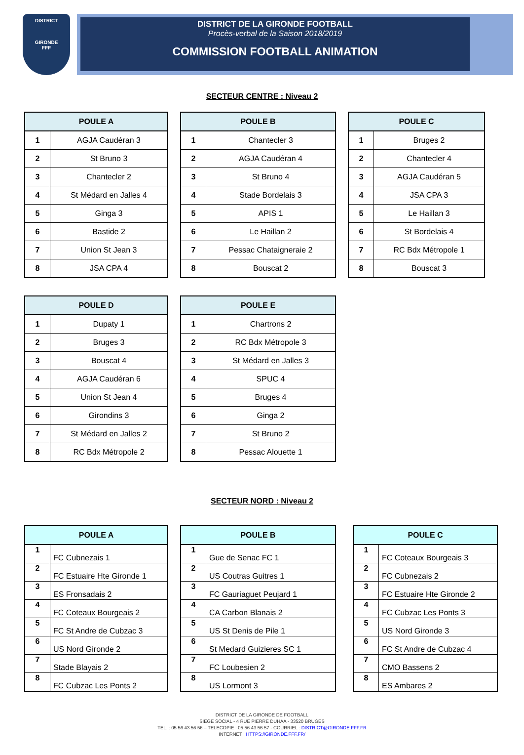DISTRICT
GIRONDE
FFF
DISTRICT DE LA GIRONDE FOOTBALL
Procès-verbal de la Saison 2018/2019
COMMISSION FOOTBALL ANIMATION
SECTEUR CENTRE : Niveau 2
| POULE A | |
| --- | --- |
| 1 | AGJA Caudéran 3 |
| 2 | St Bruno 3 |
| 3 | Chantecler 2 |
| 4 | St Médard en Jalles 4 |
| 5 | Ginga 3 |
| 6 | Bastide 2 |
| 7 | Union St Jean 3 |
| 8 | JSA CPA 4 |
| POULE B | |
| --- | --- |
| 1 | Chantecler 3 |
| 2 | AGJA Caudéran 4 |
| 3 | St Bruno 4 |
| 4 | Stade Bordelais 3 |
| 5 | APIS 1 |
| 6 | Le Haillan 2 |
| 7 | Pessac Chataigneraie 2 |
| 8 | Bouscat 2 |
| POULE C | |
| --- | --- |
| 1 | Bruges 2 |
| 2 | Chantecler 4 |
| 3 | AGJA Caudéran 5 |
| 4 | JSA CPA 3 |
| 5 | Le Haillan 3 |
| 6 | St Bordelais 4 |
| 7 | RC Bdx Métropole 1 |
| 8 | Bouscat 3 |
| POULE D | |
| --- | --- |
| 1 | Dupaty 1 |
| 2 | Bruges 3 |
| 3 | Bouscat 4 |
| 4 | AGJA Caudéran 6 |
| 5 | Union St Jean 4 |
| 6 | Girondins 3 |
| 7 | St Médard en Jalles 2 |
| 8 | RC Bdx Métropole 2 |
| POULE E | |
| --- | --- |
| 1 | Chartrons 2 |
| 2 | RC Bdx Métropole 3 |
| 3 | St Médard en Jalles 3 |
| 4 | SPUC 4 |
| 5 | Bruges 4 |
| 6 | Ginga 2 |
| 7 | St Bruno 2 |
| 8 | Pessac Alouette 1 |
SECTEUR NORD : Niveau 2
| POULE A | |
| --- | --- |
| 1 | FC Cubnezais 1 |
| 2 | FC Estuaire Hte Gironde 1 |
| 3 | ES Fronsadais 2 |
| 4 | FC Coteaux Bourgeais 2 |
| 5 | FC St Andre de Cubzac 3 |
| 6 | US Nord Gironde 2 |
| 7 | Stade Blayais 2 |
| 8 | FC Cubzac Les Ponts 2 |
| POULE B | |
| --- | --- |
| 1 | Gue de Senac FC 1 |
| 2 | US Coutras Guitres 1 |
| 3 | FC Gauriaguet Peujard 1 |
| 4 | CA Carbon Blanais 2 |
| 5 | US St Denis de Pile 1 |
| 6 | St Medard Guizieres SC 1 |
| 7 | FC Loubesien 2 |
| 8 | US Lormont 3 |
| POULE C | |
| --- | --- |
| 1 | FC Coteaux Bourgeais 3 |
| 2 | FC Cubnezais 2 |
| 3 | FC Estuaire Hte Gironde 2 |
| 4 | FC Cubzac Les Ponts 3 |
| 5 | US Nord Gironde 3 |
| 6 | FC St Andre de Cubzac 4 |
| 7 | CMO Bassens 2 |
| 8 | ES Ambares 2 |
DISTRICT DE LA GIRONDE DE FOOTBALL
SIEGE SOCIAL - 4 RUE PIERRE DUHAA - 33520 BRUGES
TEL. : 05 56 43 56 56 – TELECOPIE : 05 56 43 56 57 - COURRIEL : DISTRICT@GIRONDE.FFF.FR
INTERNET : HTTPS://GIRONDE.FFF.FR/